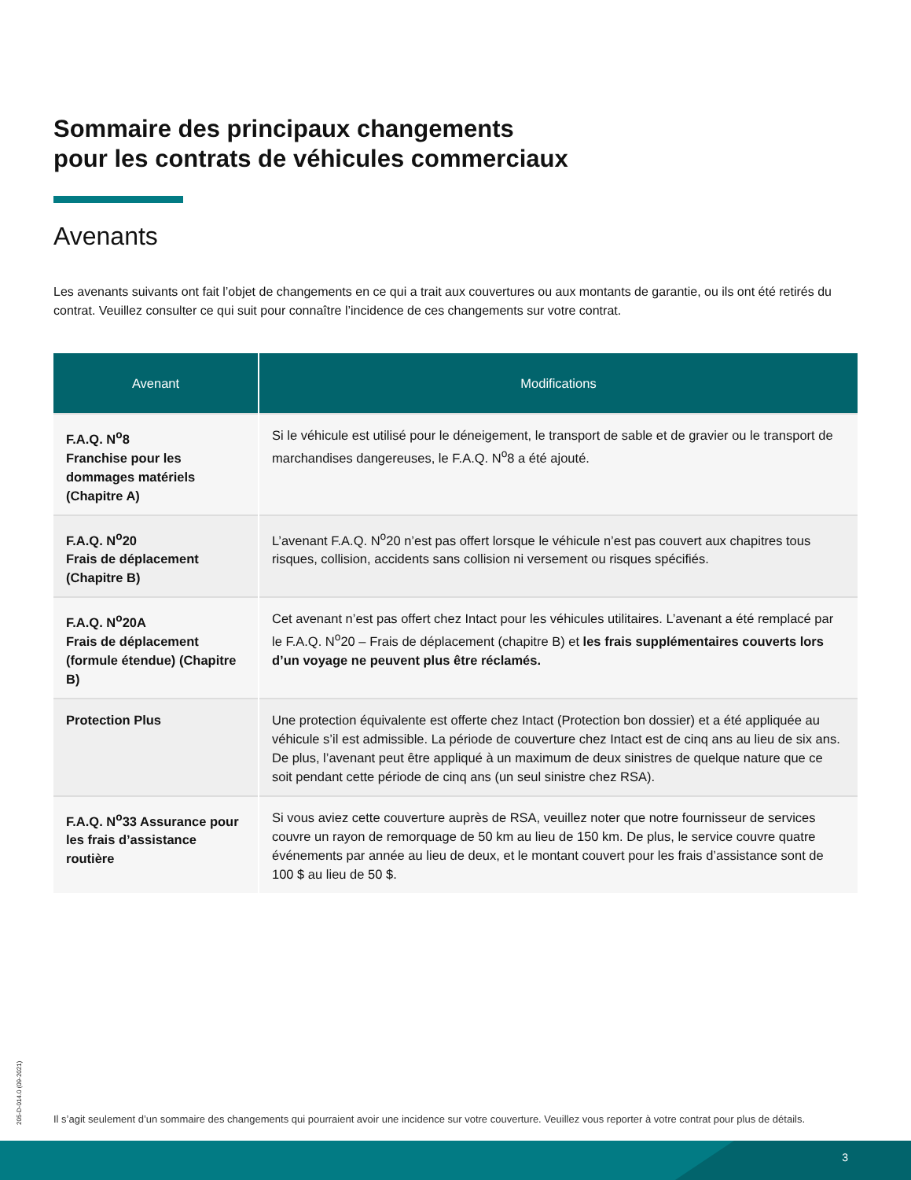Sommaire des principaux changements
pour les contrats de véhicules commerciaux
Avenants
Les avenants suivants ont fait l’objet de changements en ce qui a trait aux couvertures ou aux montants de garantie, ou ils ont été retirés du contrat. Veuillez consulter ce qui suit pour connaître l’incidence de ces changements sur votre contrat.
| Avenant | Modifications |
| --- | --- |
| F.A.Q. N<sup>o</sup>8 Franchise pour les dommages matériels (Chapitre A) | Si le véhicule est utilisé pour le déneigement, le transport de sable et de gravier ou le transport de marchandises dangereuses, le F.A.Q. N<sup>o</sup>8 a été ajouté. |
| F.A.Q. N<sup>o</sup>20 Frais de déplacement (Chapitre B) | L’avenant F.A.Q. N<sup>o</sup>20 n’est pas offert lorsque le véhicule n’est pas couvert aux chapitres tous risques, collision, accidents sans collision ni versement ou risques spécifiés. |
| F.A.Q. N<sup>o</sup>20A Frais de déplacement (formule étendue) (Chapitre B) | Cet avenant n’est pas offert chez Intact pour les véhicules utilitaires. L’avenant a été remplacé par le F.A.Q. N<sup>o</sup>20 – Frais de déplacement (chapitre B) et les frais supplémentaires couverts lors d’un voyage ne peuvent plus être réclamés. |
| Protection Plus | Une protection équivalente est offerte chez Intact (Protection bon dossier) et a été appliquée au véhicule s’il est admissible. La période de couverture chez Intact est de cinq ans au lieu de six ans. De plus, l’avenant peut être appliqué à un maximum de deux sinistres de quelque nature que ce soit pendant cette période de cinq ans (un seul sinistre chez RSA). |
| F.A.Q. N<sup>o</sup>33 Assurance pour les frais d’assis­tance routière | Si vous aviez cette couverture auprès de RSA, veuillez noter que notre fournisseur de services couvre un rayon de remorquage de 50 km au lieu de 150 km. De plus, le service couvre quatre événements par année au lieu de deux, et le montant couvert pour les frais d’assistance sont de 100 $ au lieu de 50 $. |
205-D-014.0 (09-2021)
Il s’agit seulement d’un sommaire des changements qui pourraient avoir une incidence sur votre couverture. Veuillez vous reporter à votre contrat pour plus de détails.
3